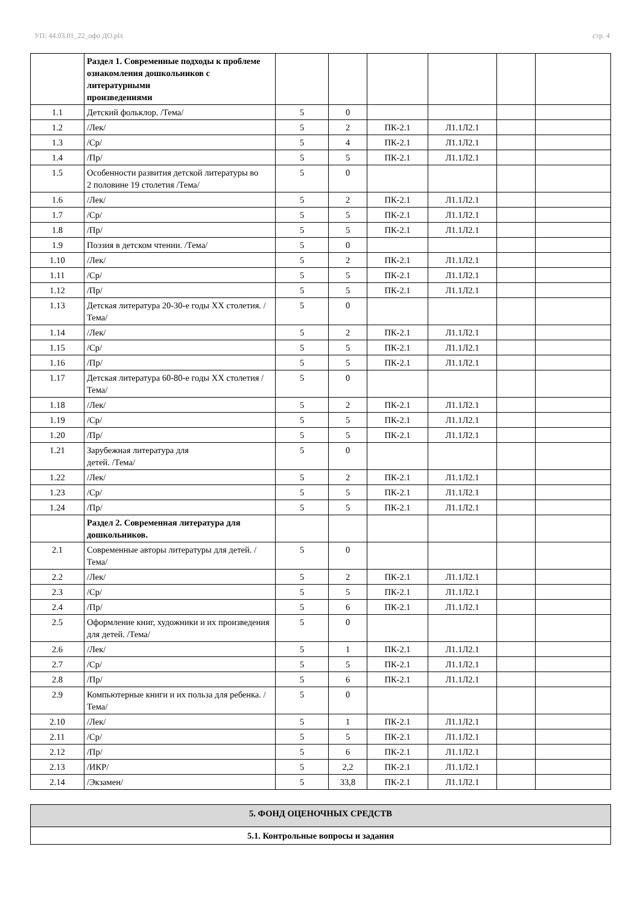УП: 44.03.01_22_офо ДО.plx стр. 4
| | Раздел 1. Современные подходы к проблеме ознакомления дошкольников с литературными произведениями | | | | | | |
| 1.1 | Детский фольклор. /Тема/ | 5 | 0 | | | | |
| 1.2 | /Лек/ | 5 | 2 | ПК-2.1 | Л1.1Л2.1 | | |
| 1.3 | /Ср/ | 5 | 4 | ПК-2.1 | Л1.1Л2.1 | | |
| 1.4 | /Пр/ | 5 | 5 | ПК-2.1 | Л1.1Л2.1 | | |
| 1.5 | Особенности развития детской литературы во 2 половине 19 столетия /Тема/ | 5 | 0 | | | | |
| 1.6 | /Лек/ | 5 | 2 | ПК-2.1 | Л1.1Л2.1 | | |
| 1.7 | /Ср/ | 5 | 5 | ПК-2.1 | Л1.1Л2.1 | | |
| 1.8 | /Пр/ | 5 | 5 | ПК-2.1 | Л1.1Л2.1 | | |
| 1.9 | Поэзия в детском чтении. /Тема/ | 5 | 0 | | | | |
| 1.10 | /Лек/ | 5 | 2 | ПК-2.1 | Л1.1Л2.1 | | |
| 1.11 | /Ср/ | 5 | 5 | ПК-2.1 | Л1.1Л2.1 | | |
| 1.12 | /Пр/ | 5 | 5 | ПК-2.1 | Л1.1Л2.1 | | |
| 1.13 | Детская литература 20-30-е годы XX столетия. /Тема/ | 5 | 0 | | | | |
| 1.14 | /Лек/ | 5 | 2 | ПК-2.1 | Л1.1Л2.1 | | |
| 1.15 | /Ср/ | 5 | 5 | ПК-2.1 | Л1.1Л2.1 | | |
| 1.16 | /Пр/ | 5 | 5 | ПК-2.1 | Л1.1Л2.1 | | |
| 1.17 | Детская литература 60-80-е годы XX столетия /Тема/ | 5 | 0 | | | | |
| 1.18 | /Лек/ | 5 | 2 | ПК-2.1 | Л1.1Л2.1 | | |
| 1.19 | /Ср/ | 5 | 5 | ПК-2.1 | Л1.1Л2.1 | | |
| 1.20 | /Пр/ | 5 | 5 | ПК-2.1 | Л1.1Л2.1 | | |
| 1.21 | Зарубежная литература для детей. /Тема/ | 5 | 0 | | | | |
| 1.22 | /Лек/ | 5 | 2 | ПК-2.1 | Л1.1Л2.1 | | |
| 1.23 | /Ср/ | 5 | 5 | ПК-2.1 | Л1.1Л2.1 | | |
| 1.24 | /Пр/ | 5 | 5 | ПК-2.1 | Л1.1Л2.1 | | |
| | Раздел 2. Современная литература для дошкольников. | | | | | | |
| 2.1 | Современные авторы литературы для детей. /Тема/ | 5 | 0 | | | | |
| 2.2 | /Лек/ | 5 | 2 | ПК-2.1 | Л1.1Л2.1 | | |
| 2.3 | /Ср/ | 5 | 5 | ПК-2.1 | Л1.1Л2.1 | | |
| 2.4 | /Пр/ | 5 | 6 | ПК-2.1 | Л1.1Л2.1 | | |
| 2.5 | Оформление книг, художники и их произведения для детей. /Тема/ | 5 | 0 | | | | |
| 2.6 | /Лек/ | 5 | 1 | ПК-2.1 | Л1.1Л2.1 | | |
| 2.7 | /Ср/ | 5 | 5 | ПК-2.1 | Л1.1Л2.1 | | |
| 2.8 | /Пр/ | 5 | 6 | ПК-2.1 | Л1.1Л2.1 | | |
| 2.9 | Компьютерные книги и их польза для ребенка. /Тема/ | 5 | 0 | | | | |
| 2.10 | /Лек/ | 5 | 1 | ПК-2.1 | Л1.1Л2.1 | | |
| 2.11 | /Ср/ | 5 | 5 | ПК-2.1 | Л1.1Л2.1 | | |
| 2.12 | /Пр/ | 5 | 6 | ПК-2.1 | Л1.1Л2.1 | | |
| 2.13 | /ИКР/ | 5 | 2,2 | ПК-2.1 | Л1.1Л2.1 | | |
| 2.14 | /Экзамен/ | 5 | 33,8 | ПК-2.1 | Л1.1Л2.1 | | |
| 5. ФОНД ОЦЕНОЧНЫХ СРЕДСТВ |
| 5.1. Контрольные вопросы и задания |